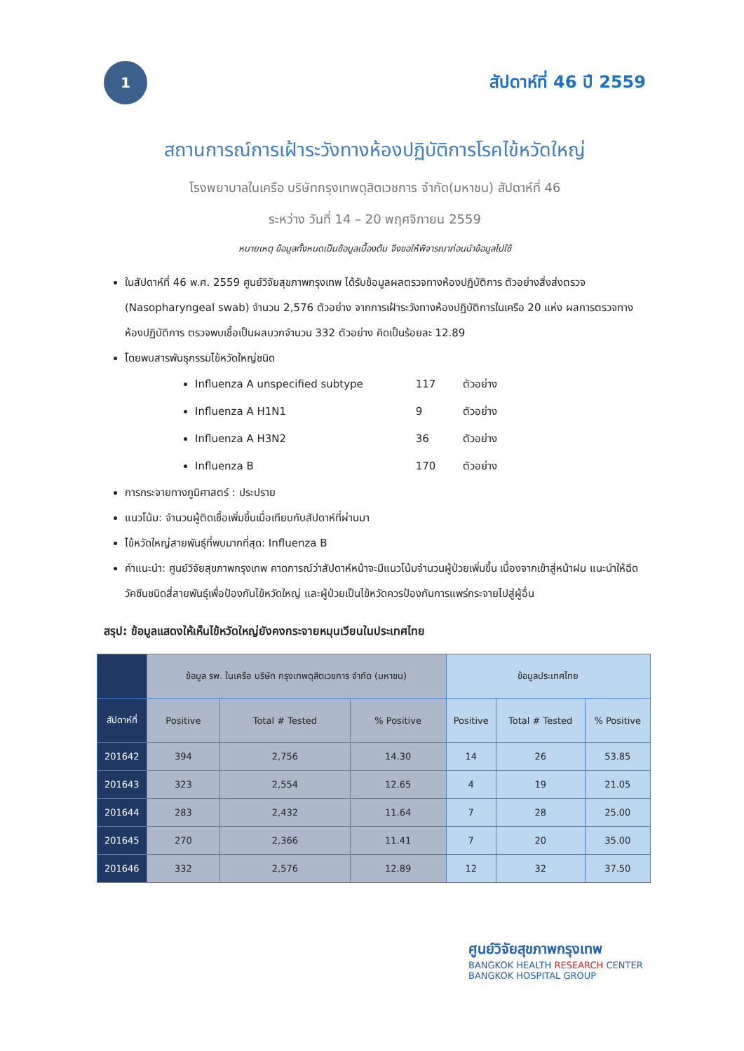1
สัปดาห์ที่ 46 ปี 2559
สถานการณ์การเฝ้าระวังทางห้องปฏิบัติการโรคไข้หวัดใหญ่
โรงพยาบาลในเครือ บริษัทกรุงเทพดุสิตเวชการ จำกัด(มหาชน) สัปดาห์ที่ 46
ระหว่าง วันที่ 14 – 20 พฤศจิกายน 2559
หมายเหตุ ข้อมูลทั้งหมดเป็นข้อมูลเบื้องต้น จึงขอให้พิจารณาก่อนนำข้อมูลไปใช้
ในสัปดาห์ที่ 46 พ.ศ. 2559 ศูนย์วิจัยสุขภาพกรุงเทพ ได้รับข้อมูลผลตรวจทางห้องปฏิบัติการ ตัวอย่างสิ่งส่งตรวจ (Nasopharyngeal swab) จำนวน 2,576 ตัวอย่าง จากการเฝ้าระวังทางห้องปฏิบัติการในเครือ 20 แห่ง ผลการตรวจทางห้องปฏิบัติการ ตรวจพบเชื้อเป็นผลบวกจำนวน 332 ตัวอย่าง คิดเป็นร้อยละ 12.89
โดยพบสารพันธุกรรมไข้หวัดใหญ่ชนิด
Influenza A unspecified subtype 117 ตัวอย่าง
Influenza A H1N1 9 ตัวอย่าง
Influenza A H3N2 36 ตัวอย่าง
Influenza B 170 ตัวอย่าง
การกระจายทางภูมิศาสตร์ : ประปราย
แนวโน้ม: จำนวนผู้ติดเชื้อเพิ่มขึ้นเมื่อเทียบกับสัปดาห์ที่ผ่านมา
ไข้หวัดใหญ่สายพันธุ์ที่พบมากที่สุด: Influenza B
คำแนะนำ: ศูนย์วิจัยสุขภาพกรุงเทพ คาดการณ์ว่าสัปดาห์หน้าจะมีแนวโน้มจำนวนผู้ป่วยเพิ่มขึ้น เนื่องจากเข้าสู่หน้าฝน แนะนำให้ฉีดวัคซีนชนิดสี่สายพันธุ์เพื่อป้องกันไข้หวัดใหญ่ และผู้ป่วยเป็นไข้หวัดควรป้องกันการแพร่กระจายไปสู่ผู้อื่น
สรุป: ข้อมูลแสดงให้เห็นไข้หวัดใหญ่ยังคงกระจายหมุนเวียนในประเทศไทย
| | ข้อมูล รพ. ในเครือ บริษัท กรุงเทพดุสิตเวชการ จำกัด (มหาชน) | | | ข้อมูลประเทศไทย | | |
| --- | --- | --- | --- | --- | --- | --- |
| สัปดาห์ที่ | Positive | Total # Tested | % Positive | Positive | Total # Tested | % Positive |
| 201642 | 394 | 2,756 | 14.30 | 14 | 26 | 53.85 |
| 201643 | 323 | 2,554 | 12.65 | 4 | 19 | 21.05 |
| 201644 | 283 | 2,432 | 11.64 | 7 | 28 | 25.00 |
| 201645 | 270 | 2,366 | 11.41 | 7 | 20 | 35.00 |
| 201646 | 332 | 2,576 | 12.89 | 12 | 32 | 37.50 |
ศูนย์วิจัยสุขภาพกรุงเทพ
BANGKOK HEALTH RESEARCH CENTER
BANGKOK HOSPITAL GROUP